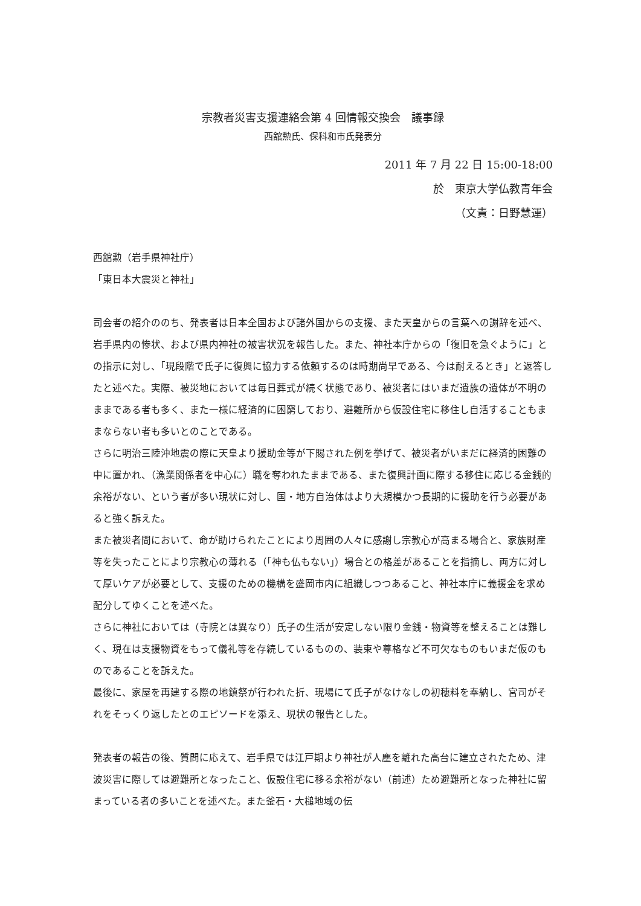宗教者災害支援連絡会第 4 回情報交換会　議事録
西舘勲氏、保科和市氏発表分
2011 年 7 月 22 日 15:00-18:00
於　東京大学仏教青年会
（文責：日野慧運）
西舘勲（岩手県神社庁）
「東日本大震災と神社」
司会者の紹介ののち、発表者は日本全国および諸外国からの支援、また天皇からの言葉への謝辞を述べ、岩手県内の惨状、および県内神社の被害状況を報告した。また、神社本庁からの「復旧を急ぐように」との指示に対し、「現段階で氏子に復興に協力する依頼するのは時期尚早である、今は耐えるとき」と返答したと述べた。実際、被災地においては毎日葬式が続く状態であり、被災者にはいまだ遺族の遺体が不明のままである者も多く、また一様に経済的に困窮しており、避難所から仮設住宅に移住し自活することもままならない者も多いとのことである。
さらに明治三陸沖地震の際に天皇より援助金等が下賜された例を挙げて、被災者がいまだに経済的困難の中に置かれ、（漁業関係者を中心に）職を奪われたままである、また復興計画に際する移住に応じる金銭的余裕がない、という者が多い現状に対し、国・地方自治体はより大規模かつ長期的に援助を行う必要があると強く訴えた。
また被災者間において、命が助けられたことにより周囲の人々に感謝し宗教心が高まる場合と、家族財産等を失ったことにより宗教心の薄れる（「神も仏もない」）場合との格差があることを指摘し、両方に対して厚いケアが必要として、支援のための機構を盛岡市内に組織しつつあること、神社本庁に義援金を求め配分してゆくことを述べた。
さらに神社においては（寺院とは異なり）氏子の生活が安定しない限り金銭・物資等を整えることは難しく、現在は支援物資をもって儀礼等を存続しているものの、装束や尊格など不可欠なものもいまだ仮のものであることを訴えた。
最後に、家屋を再建する際の地鎮祭が行われた折、現場にて氏子がなけなしの初穂料を奉納し、宮司がそれをそっくり返したとのエピソードを添え、現状の報告とした。
発表者の報告の後、質問に応えて、岩手県では江戸期より神社が人塵を離れた高台に建立されたため、津波災害に際しては避難所となったこと、仮設住宅に移る余裕がない（前述）ため避難所となった神社に留まっている者の多いことを述べた。また釜石・大槌地域の伝